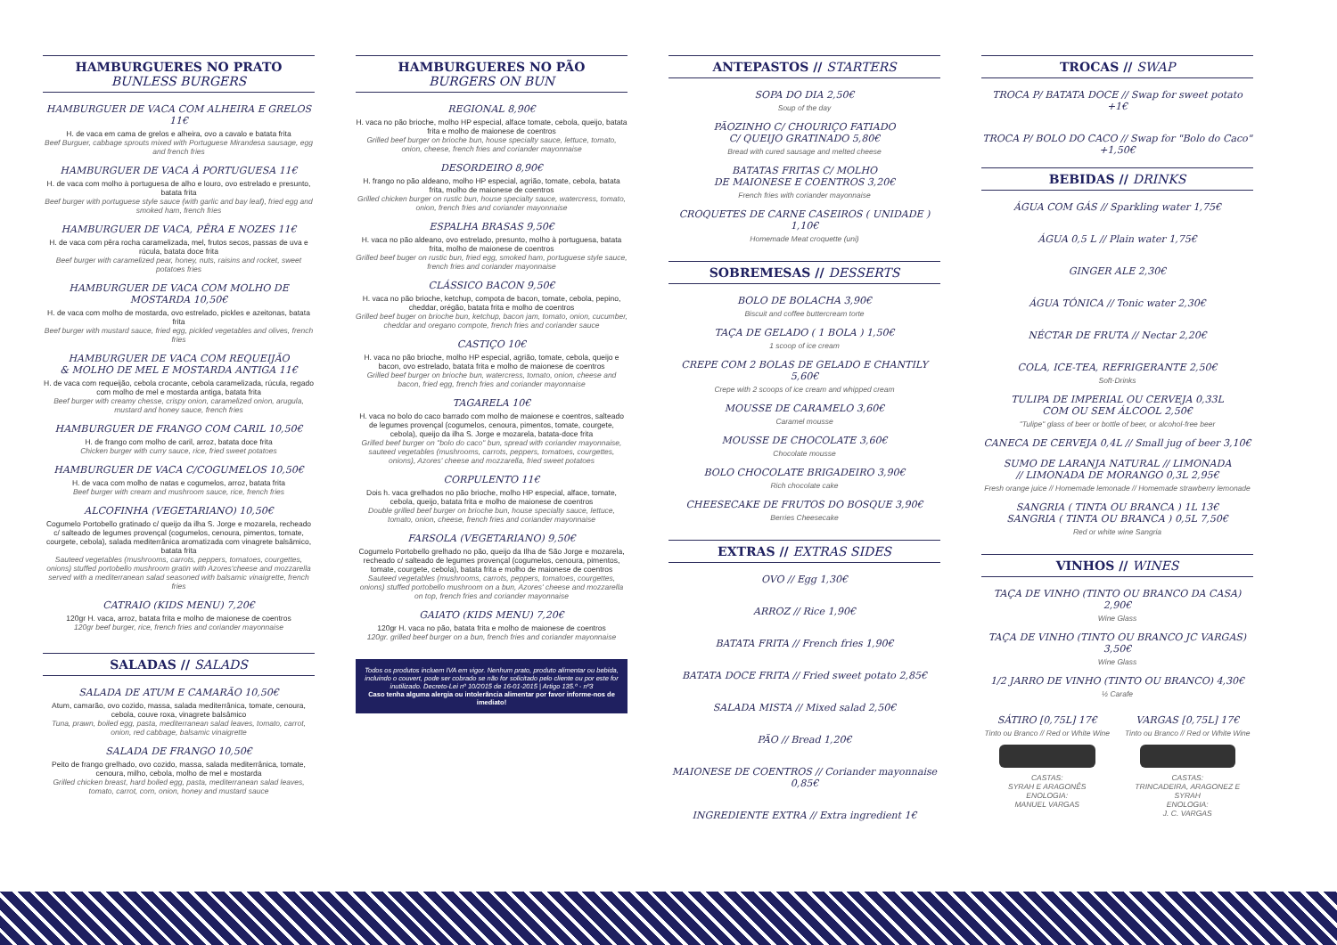HAMBURGUERES NO PRATO
BUNLESS BURGERS
HAMBURGUER DE VACA COM ALHEIRA E GRELOS 11€
H. de vaca em cama de grelos e alheira, ovo a cavalo e batata frita
Beef Burguer, cabbage sprouts mixed with Portuguese Mirandesa sausage, egg and french fries
HAMBURGUER DE VACA À PORTUGUESA 11€
H. de vaca com molho à portuguesa de alho e louro, ovo estrelado e presunto, batata frita
Beef burger with portuguese style sauce (with garlic and bay leaf), fried egg and smoked ham, french fries
HAMBURGUER DE VACA, PÊRA E NOZES 11€
H. de vaca com pêra rocha caramelizada, mel, frutos secos, passas de uva e rúcula, batata doce frita
Beef burger with caramelized pear, honey, nuts, raisins and rocket, sweet potatoes fries
HAMBURGUER DE VACA COM MOLHO DE MOSTARDA 10,50€
H. de vaca com molho de mostarda, ovo estrelado, pickles e azeitonas, batata frita
Beef burger with mustard sauce, fried egg, pickled vegetables and olives, french fries
HAMBURGUER DE VACA COM REQUEIJÃO
& MOLHO DE MEL E MOSTARDA ANTIGA 11€
H. de vaca com requeijão, cebola crocante, cebola caramelizada, rúcula, regado com molho de mel e mostarda antiga, batata frita
Beef burger with creamy chesse, crispy onion, caramelized onion, arugula, mustard and honey sauce, french fries
HAMBURGUER DE FRANGO COM CARIL 10,50€
H. de frango com molho de caril, arroz, batata doce frita
Chicken burger with curry sauce, rice, fried sweet potatoes
HAMBURGUER DE VACA C/COGUMELOS 10,50€
H. de vaca com molho de natas e cogumelos, arroz, batata frita
Beef burger with cream and mushroom sauce, rice, french fries
ALCOFINHA (VEGETARIANO) 10,50€
Cogumelo Portobello gratinado c/ queijo da ilha S. Jorge e mozarela, recheado c/ salteado de legumes provençal (cogumelos, cenoura, pimentos, tomate, courgete, cebola), salada mediterrânica aromatizada com vinagrete balsâmico, batata frita
Sauteed vegetables (mushrooms, carrots, peppers, tomatoes, courgettes, onions) stuffed portobello mushroom gratin with Azores'cheese and mozzarella served with a mediterranean salad seasoned with balsamic vinaigrette, french fries
CATRAIO (KIDS MENU) 7,20€
120gr H. vaca, arroz, batata frita e molho de maionese de coentros
120gr beef burger, rice, french fries and coriander mayonnaise
SALADAS // SALADS
SALADA DE ATUM E CAMARÃO 10,50€
Atum, camarão, ovo cozido, massa, salada mediterrânica, tomate, cenoura, cebola, couve roxa, vinagrete balsâmico
Tuna, prawn, boiled egg, pasta, mediterranean salad leaves, tomato, carrot, onion, red cabbage, balsamic vinaigrette
SALADA DE FRANGO 10,50€
Peito de frango grelhado, ovo cozido, massa, salada mediterrânica, tomate, cenoura, milho, cebola, molho de mel e mostarda
Grilled chicken breast, hard boiled egg, pasta, mediterranean salad leaves, tomato, carrot, corn, onion, honey and mustard sauce
HAMBURGUERES NO PÃO
BURGERS ON BUN
REGIONAL 8,90€
H. vaca no pão brioche, molho HP especial, alface tomate, cebola, queijo, batata frita e molho de maionese de coentros
Grilled beef burger on brioche bun, house specialty sauce, lettuce, tomato, onion, cheese, french fries and coriander mayonnaise
DESORDEIRO 8,90€
H. frango no pão aldeano, molho HP especial, agrião, tomate, cebola, batata frita, molho de maionese de coentros
Grilled chicken burger on rustic bun, house specialty sauce, watercress, tomato, onion, french fries and coriander mayonnaise
ESPALHA BRASAS 9,50€
H. vaca no pão aldeano, ovo estrelado, presunto, molho à portuguesa, batata frita, molho de maionese de coentros
Grilled beef buger on rustic bun, fried egg, smoked ham, portuguese style sauce, french fries and coriander mayonnaise
CLÁSSICO BACON 9,50€
H. vaca no pão brioche, ketchup, compota de bacon, tomate, cebola, pepino, cheddar, orégão, batata frita e molho de coentros
Grilled beef buger on brioche bun, ketchup, bacon jam, tomato, onion, cucumber, cheddar and oregano compote, french fries and coriander sauce
CASTIÇO 10€
H. vaca no pão brioche, molho HP especial, agrião, tomate, cebola, queijo e bacon, ovo estrelado, batata frita e molho de maionese de coentros
Grilled beef burger on brioche bun, watercress, tomato, onion, cheese and bacon, fried egg, french fries and coriander mayonnaise
TAGARELA 10€
H. vaca no bolo do caco barrado com molho de maionese e coentros, salteado de legumes provençal (cogumelos, cenoura, pimentos, tomate, courgete, cebola), queijo da ilha S. Jorge e mozarela, batata-doce frita
Grilled beef burger on "bolo do caco" bun, spread with coriander mayonnaise, sauteed vegetables (mushrooms, carrots, peppers, tomatoes, courgettes, onions), Azores' cheese and mozzarella, fried sweet potatoes
CORPULENTO 11€
Dois h. vaca grelhados no pão brioche, molho HP especial, alface, tomate, cebola, queijo, batata frita e molho de maionese de coentros
Double grilled beef burger on brioche bun, house specialty sauce, lettuce, tomato, onion, cheese, french fries and coriander mayonnaise
FARSOLA (VEGETARIANO) 9,50€
Cogumelo Portobello grelhado no pão, queijo da Ilha de São Jorge e mozarela, recheado c/ salteado de legumes provençal (cogumelos, cenoura, pimentos, tomate, courgete, cebola), batata frita e molho de maionese de coentros
Sauteed vegetables (mushrooms, carrots, peppers, tomatoes, courgettes, onions) stuffed portobello mushroom on a bun, Azores' cheese and mozzarella on top, french fries and coriander mayonnaise
GAIATO (KIDS MENU) 7,20€
120gr H. vaca no pão, batata frita e molho de maionese de coentros
120gr. grilled beef burger on a bun, french fries and coriander mayonnaise
Todos os produtos incluem IVA em vigor. Nenhum prato, produto alimentar ou bebida, incluindo o couvert, pode ser cobrado se não for solicitado pelo cliente ou por este for inutilizado. Decreto-Lei nº 10/2015 de 16-01-2015 | Artigo 135.º - nº3
Caso tenha alguma alergia ou intolerância alimentar por favor informe-nos de imediato!
ANTEPASTOS // STARTERS
SOPA DO DIA 2,50€
Soup of the day
PÃOZINHO C/ CHOURIÇO FATIADO
C/ QUEIJO GRATINADO 5,80€
Bread with cured sausage and melted cheese
BATATAS FRITAS C/ MOLHO
DE MAIONESE E COENTROS 3,20€
French fries with coriander mayonnaise
CROQUETES DE CARNE CASEIROS ( UNIDADE ) 1,10€
Homemade Meat croquette (uni)
SOBREMESAS // DESSERTS
BOLO DE BOLACHA 3,90€
Biscuit and coffee buttercream torte
TAÇA DE GELADO ( 1 BOLA ) 1,50€
1 scoop of ice cream
CREPE COM 2 BOLAS DE GELADO E CHANTILY 5,60€
Crepe with 2 scoops of ice cream and whipped cream
MOUSSE DE CARAMELO 3,60€
Caramel mousse
MOUSSE DE CHOCOLATE 3,60€
Chocolate mousse
BOLO CHOCOLATE BRIGADEIRO 3,90€
Rich chocolate cake
CHEESECAKE DE FRUTOS DO BOSQUE 3,90€
Berries Cheesecake
EXTRAS // EXTRAS SIDES
OVO // Egg 1,30€
ARROZ // Rice 1,90€
BATATA FRITA // French fries 1,90€
BATATA DOCE FRITA // Fried sweet potato 2,85€
SALADA MISTA // Mixed salad 2,50€
PÃO // Bread 1,20€
MAIONESE DE COENTROS // Coriander mayonnaise 0,85€
INGREDIENTE EXTRA // Extra ingredient 1€
TROCAS // SWAP
TROCA P/ BATATA DOCE // Swap for sweet potato +1€
TROCA P/ BOLO DO CACO // Swap for "Bolo do Caco" +1,50€
BEBIDAS // DRINKS
ÁGUA COM GÁS // Sparkling water 1,75€
ÁGUA 0,5 L // Plain water 1,75€
GINGER ALE 2,30€
ÁGUA TÓNICA // Tonic water 2,30€
NÉCTAR DE FRUTA // Nectar 2,20€
COLA, ICE-TEA, REFRIGERANTE 2,50€
Soft-Drinks
TULIPA DE IMPERIAL OU CERVEJA 0,33L
COM OU SEM ÁLCOOL 2,50€
"Tulipe" glass of beer or bottle of beer, or alcohol-free beer
CANECA DE CERVEJA 0,4L // Small jug of beer 3,10€
SUMO DE LARANJA NATURAL // LIMONADA
// LIMONADA DE MORANGO 0,3L 2,95€
Fresh orange juice // Homemade lemonade // Homemade strawberry lemonade
SANGRIA ( TINTA OU BRANCA ) 1L 13€
SANGRIA ( TINTA OU BRANCA ) 0,5L 7,50€
Red or white wine Sangria
VINHOS // WINES
TAÇA DE VINHO (TINTO OU BRANCO DA CASA) 2,90€
Wine Glass
TAÇA DE VINHO (TINTO OU BRANCO JC VARGAS) 3,50€
Wine Glass
1/2 JARRO DE VINHO (TINTO OU BRANCO) 4,30€
½ Carafe
SÁTIRO [0,75L] 17€
Tinto ou Branco // Red or White Wine
CASTAS:
SYRAH E ARAGONÊS
ENOLOGIA:
MANUEL VARGAS
VARGAS [0,75L] 17€
Tinto ou Branco // Red or White Wine
CASTAS:
TRINCADEIRA, ARAGONEZ E SYRAH
ENOLOGIA:
J. C. VARGAS